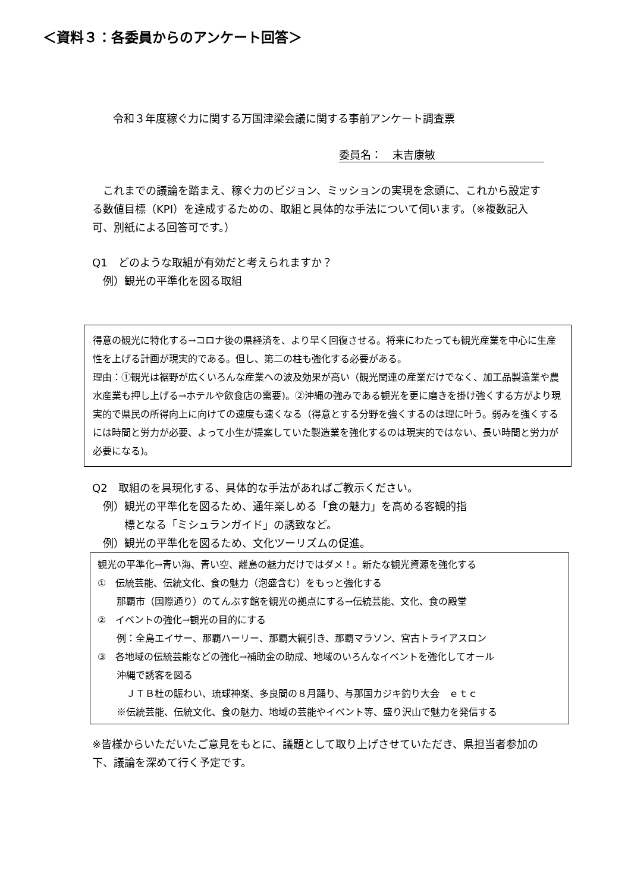＜資料３：各委員からのアンケート回答＞
令和３年度稼ぐ力に関する万国津梁会議に関する事前アンケート調査票
委員名：　末吉康敏
　これまでの議論を踏まえ、稼ぐ力のビジョン、ミッションの実現を念頭に、これから設定する数値目標（KPI）を達成するための、取組と具体的な手法について伺います。（※複数記入可、別紙による回答可です。）
Q1　どのような取組が有効だと考えられますか？
　例）観光の平準化を図る取組
得意の観光に特化する→コロナ後の県経済を、より早く回復させる。将来にわたっても観光産業を中心に生産性を上げる計画が現実的である。但し、第二の柱も強化する必要がある。
理由：①観光は裾野が広くいろんな産業への波及効果が高い（観光関連の産業だけでなく、加工品製造業や農水産業も押し上げる→ホテルや飲食店の需要)。②沖縄の強みである観光を更に磨きを掛け強くする方がより現実的で県民の所得向上に向けての速度も速くなる（得意とする分野を強くするのは理に叶う。弱みを強くするには時間と労力が必要、よって小生が提案していた製造業を強化するのは現実的ではない、長い時間と労力が必要になる)。
Q2　取組のを具現化する、具体的な手法があればご教示ください。
　例）観光の平準化を図るため、通年楽しめる「食の魅力」を高める客観的指
　　　標となる「ミシュランガイド」の誘致など。
　例）観光の平準化を図るため、文化ツーリズムの促進。
観光の平準化→青い海、青い空、離島の魅力だけではダメ！。新たな観光資源を強化する
①　伝統芸能、伝統文化、食の魅力（泡盛含む）をもっと強化する
　　那覇市（国際通り）のてんぶす館を観光の拠点にする→伝統芸能、文化、食の殿堂
②　イベントの強化→観光の目的にする
　　例：全島エイサー、那覇ハーリー、那覇大綱引き、那覇マラソン、宮古トライアスロン
③　各地域の伝統芸能などの強化→補助金の助成、地域のいろんなイベントを強化してオール
　　沖縄で誘客を図る
　　　ＪＴＢ杜の賑わい、琉球神楽、多良間の８月踊り、与那国カジキ釣り大会　ｅｔｃ
　　※伝統芸能、伝統文化、食の魅力、地域の芸能やイベント等、盛り沢山で魅力を発信する
※皆様からいただいたご意見をもとに、議題として取り上げさせていただき、県担当者参加の下、議論を深めて行く予定です。